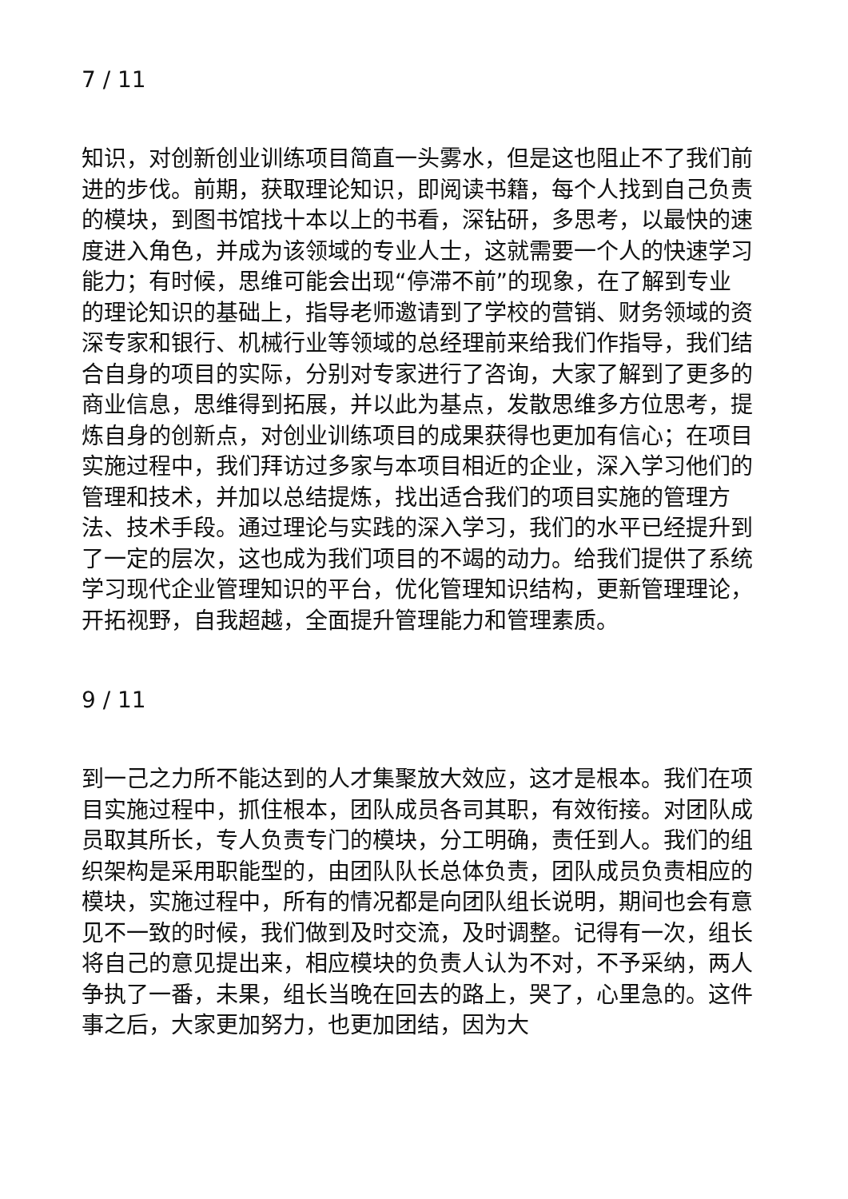7 / 11
知识，对创新创业训练项目简直一头雾水，但是这也阻止不了我们前进的步伐。前期，获取理论知识，即阅读书籍，每个人找到自己负责的模块，到图书馆找十本以上的书看，深钻研，多思考，以最快的速度进入角色，并成为该领域的专业人士，这就需要一个人的快速学习能力；有时候，思维可能会出现“停滞不前”的现象，在了解到专业的理论知识的基础上，指导老师邀请到了学校的营销、财务领域的资深专家和银行、机械行业等领域的总经理前来给我们作指导，我们结合自身的项目的实际，分别对专家进行了咨询，大家了解到了更多的商业信息，思维得到拓展，并以此为基点，发散思维多方位思考，提炼自身的创新点，对创业训练项目的成果获得也更加有信心；在项目实施过程中，我们拜访过多家与本项目相近的企业，深入学习他们的管理和技术，并加以总结提炼，找出适合我们的项目实施的管理方法、技术手段。通过理论与实践的深入学习，我们的水平已经提升到了一定的层次，这也成为我们项目的不竭的动力。给我们提供了系统学习现代企业管理知识的平台，优化管理知识结构，更新管理理论，开拓视野，自我超越，全面提升管理能力和管理素质。
9 / 11
到一己之力所不能达到的人才集聚放大效应，这才是根本。我们在项目实施过程中，抓住根本，团队成员各司其职，有效衔接。对团队成员取其所长，专人负责专门的模块，分工明确，责任到人。我们的组织架构是采用职能型的，由团队队长总体负责，团队成员负责相应的模块，实施过程中，所有的情况都是向团队组长说明，期间也会有意见不一致的时候，我们做到及时交流，及时调整。记得有一次，组长将自己的意见提出来，相应模块的负责人认为不对，不予采纳，两人争执了一番，未果，组长当晚在回去的路上，哭了，心里急的。这件事之后，大家更加努力，也更加团结，因为大